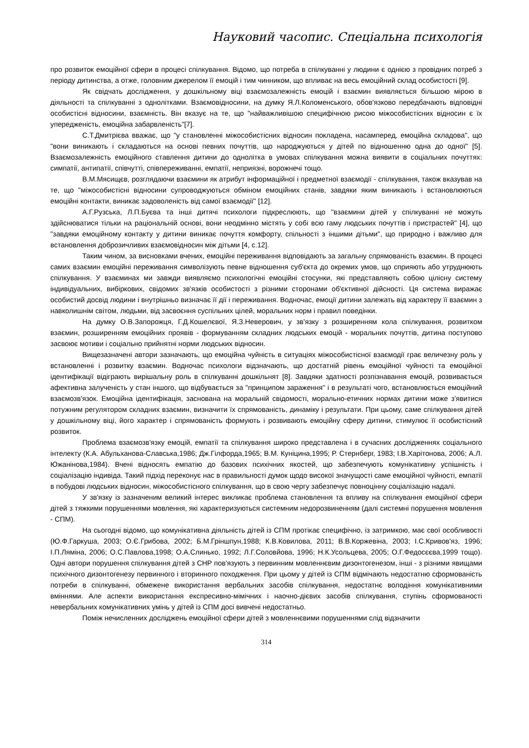Науковий часопис. Спеціальна психологія
про розвиток емоційної сфери в процесі спілкування. Відомо, що потреба в спілкуванні у людини є однією з провідних потреб з періоду дитинства, а отже, головним джерелом її емоцій і тим чинником, що впливає на весь емоційний склад особистості [9].
Як свідчать дослідження, у дошкільному віці взаємозалежність емоцій і взаємин виявляється більшою мірою в діяльності та спілкуванні з однолітками. Взаємовідносини, на думку Я.Л.Коломенського, обов'язково передбачають відповідні особистісні відносини, взаємність. Він вказує на те, що "найважливішою специфічною рисою міжособистісних відносин є їх упередженість, емоційна забарвленість"[7].
С.Т.Дмитрієва вважає, що "у становленні міжособистісних відносин покладена, насамперед, емоційна складова", що "вони виникають і складаються на основі певних почуттів, що народжуються у дітей по відношенню одна до одної" [5]. Взаємозалежність емоційного ставлення дитини до однолітка в умовах спілкування можна виявити в соціальних почуттях: симпатії, антипатії, співчутті, співпереживанні, емпатії, неприязні, ворожнечі тощо.
В.М.Мясищєв, розглядаючи взаємини як атрибут інформаційної і предметної взаємодії - спілкування, також вказував на те, що "міжособистісні відносини супроводжуються обміном емоційних станів, завдяки яким виникають і встановлюються емоційні контакти, виникає задоволеність від самої взаємодії" [12].
А.Г.Рузська, Л.П.Буєва та інші дитячі психологи підкреслюють, що "взаємини дітей у спілкуванні не можуть здійснюватися тільки на раціональній основі, вони неодмінно містять у собі всю гаму людських почуттів і пристрастей" [4], що "завдяки емоційному контакту у дитини виникає почуття комфорту, спільності з іншими дітьми", що природно і важливо для встановлення доброзичливих взаємовідносин між дітьми [4, с.12].
Таким чином, за висновками вчених, емоційні переживання відповідають за загальну спрямованість взаємин. В процесі самих взаємин емоційні переживання символізують певне відношення суб'єкта до окремих умов, що сприяють або утруднюють спілкування. У взаєминах ми завжди виявляємо психологічні емоційні стосунки, які представляють собою цілісну систему індивідуальних, вибіркових, свідомих зв'язків особистості з різними сторонами об'єктивної дійсності. Ця система виражає особистий досвід людини і внутрішньо визначає її дії і переживання. Водночас, емоції дитини залежать від характеру її взаємин з навколишнім світом, людьми, від засвоєння суспільних цілей, моральних норм і правил поведінки.
На думку О.В.Запорожця, Г.Д.Кошелєвої, Я.З.Неверович, у зв'язку з розширенням кола спілкування, розвитком взаємин, розширенням емоційних проявів - формуванням складних людських емоцій - моральних почуттів, дитина поступово засвоює мотиви і соціально прийнятні норми людських відносин.
Вищезазначені автори зазначають, що емоційна чуйність в ситуаціях міжособистісної взаємодії грає величезну роль у встановленні і розвитку взаємин. Водночас психологи відзначають, що достатній рівень емоційної чуйності та емоційної ідентифікації відіграють вирішальну роль в спілкуванні дошкільнят [8]. Завдяки здатності розпізнавання емоцій, розвивається афективна залученість у стан іншого, що відбувається за "принципом зараження" і в результаті чого, встановлюється емоційний взаємозв'язок. Емоційна ідентифікація, заснована на моральній свідомості, морально-етичних нормах дитини може з'явитися потужним регулятором складних взаємин, визначити їх спрямованість, динаміку і результати. При цьому, саме спілкування дітей у дошкільному віці, його характер і спрямованість формують і розвивають емоційну сферу дитини, стимулює її особистісний розвиток.
Проблема взаємозв'язку емоцій, емпатії та спілкування широко представлена і в сучасних дослідженнях соціального інтелекту (К.А. Абульханова-Славська,1986; Дж.Гілфорда,1965; В.М. Куніцина,1995; Р. Стернберг, 1983; І.В.Харітонова, 2006; А.Л. Южанінова,1984). Вчені відносять емпатію до базових психічних якостей, що забезпечують комунікативну успішність і соціалізацію індивіда. Такий підхід переконує нас в правильності думок щодо високої значущості саме емоційної чуйності, емпатії в побудові людських відносин, міжособистісного спілкування, що в свою чергу забезпечує повноцінну соціалізацію надалі.
У зв'язку із зазначеним великий інтерес викликає проблема становлення та впливу на спілкування емоційної сфери дітей з тяжкими порушеннями мовлення, які характеризуються системним недорозвиненням (далі системні порушення мовлення - СПМ).
На сьогодні відомо, що комунікативна діяльність дітей із СПМ протікає специфічно, із затримкою, має свої особливості (Ю.Ф.Гаркуша, 2003; О.Є.Грибова, 2002; Б.М.Гріншпун,1988; К.В.Ковилова, 2011; В.В.Коржевіна, 2003; І.С.Кривов'яз, 1996; І.П.Ляміна, 2006; О.С.Павлова,1998; О.А.Слинько, 1992; Л.Г.Соловйова, 1996; Н.К.Усольцева, 2005; О.Г.Федосєєва,1999 тощо). Одні автори порушення спілкування дітей з СНР пов'язують з первинним мовленнєвим дизонтогенезом, інші - з різними явищами психічного дизонтогенезу первинного і вторинного походження. При цьому у дітей із СПМ відмічають недостатню сформованість потреби в спілкуванні, обмежене використання вербальних засобів спілкування, недостатнє володіння комунікативними вміннями. Але аспекти використання експресивно-мімічних і наочно-дієвих засобів спілкування, ступінь сформованості невербальних комунікативних умінь у дітей із СПМ досі вивчені недостатньо.
Поміж нечисленних досліджень емоційної сфери дітей з мовленнєвими порушеннями слід відзначити
314